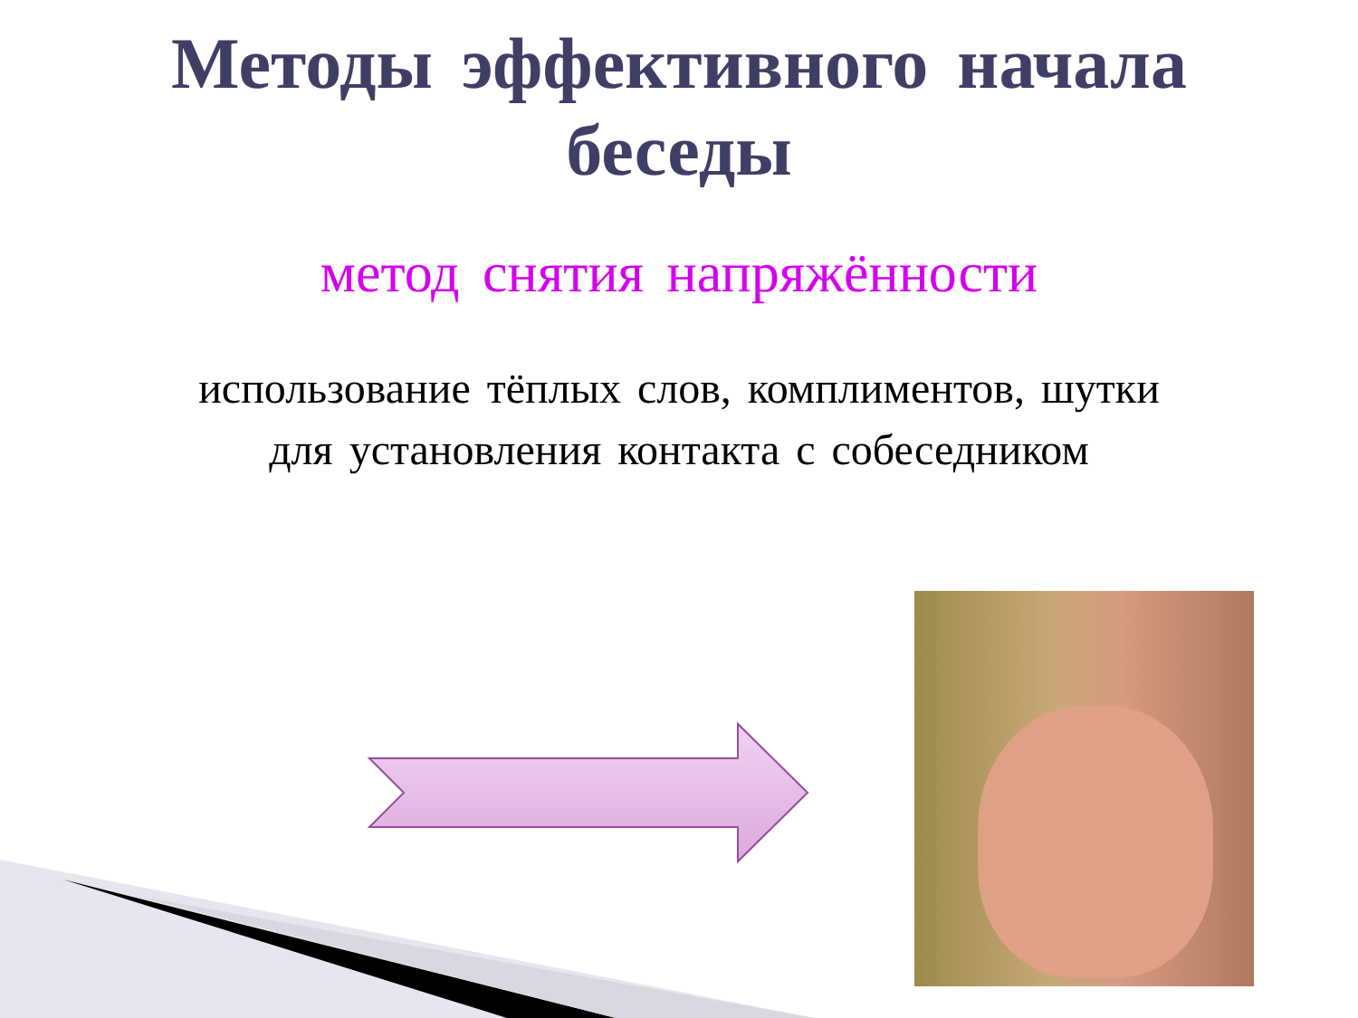Методы эффективного начала
беседы
метод снятия напряжённости
использование тёплых слов, комплиментов, шутки
для установления контакта с собеседником